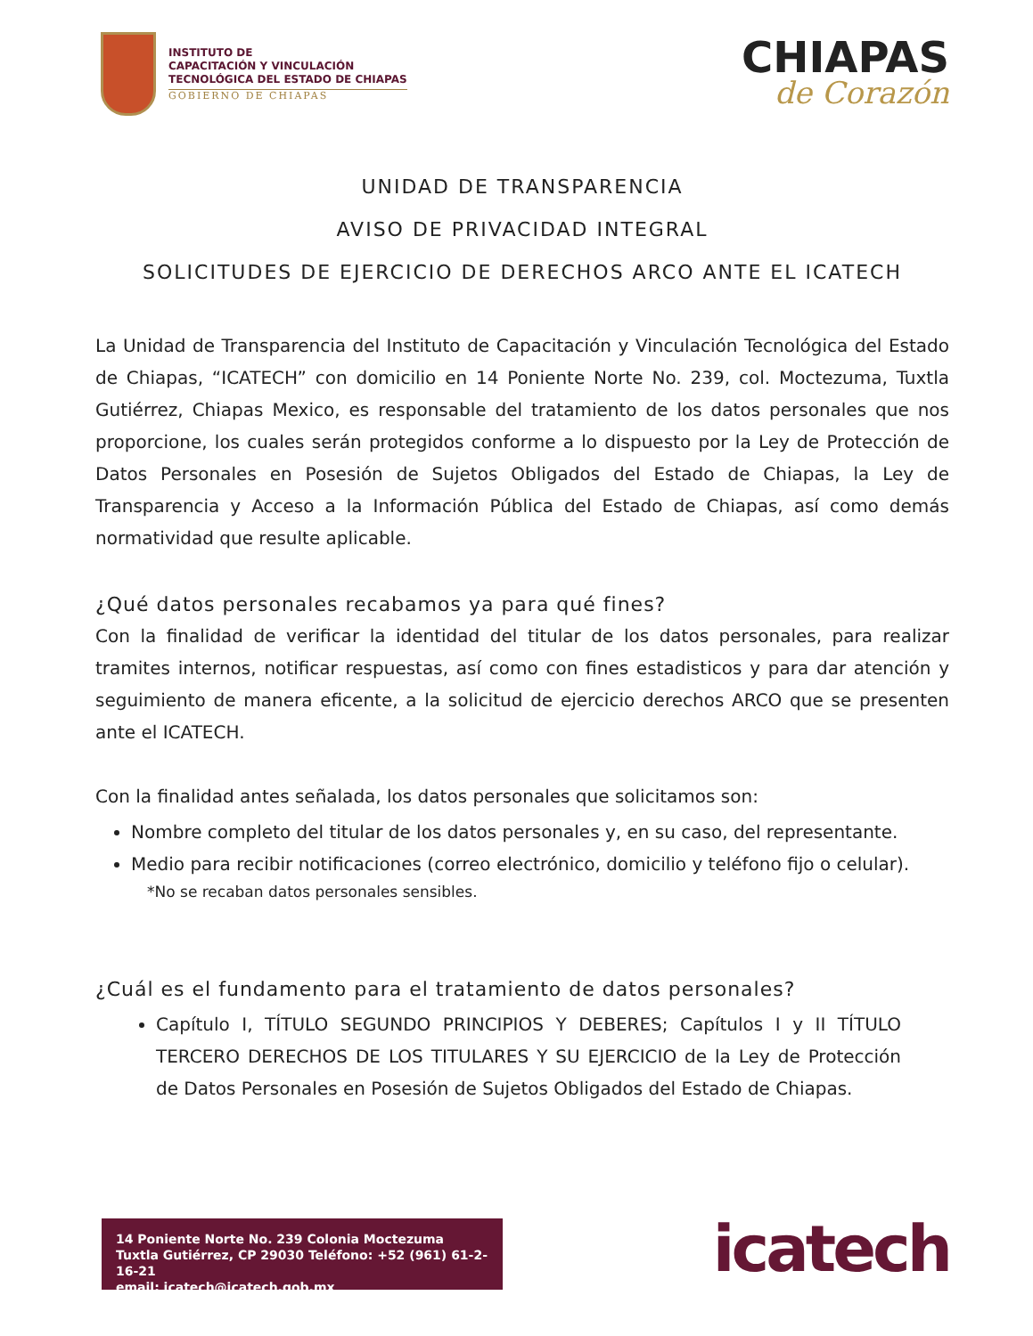INSTITUTO DE
CAPACITACIÓN Y VINCULACIÓN
TECNOLÓGICA DEL ESTADO DE CHIAPAS
GOBIERNO DE CHIAPAS
CHIAPAS
de Corazón
UNIDAD DE TRANSPARENCIA
AVISO DE PRIVACIDAD INTEGRAL
SOLICITUDES DE EJERCICIO DE DERECHOS ARCO ANTE EL ICATECH
La Unidad de Transparencia del Instituto de Capacitación y Vinculación Tecnológica del Estado de Chiapas, “ICATECH” con domicilio en 14 Poniente Norte No. 239, col. Moctezuma, Tuxtla Gutiérrez, Chiapas Mexico, es responsable del tratamiento de los datos personales que nos proporcione, los cuales serán protegidos conforme a lo dispuesto por la Ley de Protección de Datos Personales en Posesión de Sujetos Obligados del Estado de Chiapas, la Ley de Transparencia y Acceso a la Información Pública del Estado de Chiapas, así como demás normatividad que resulte aplicable.
¿Qué datos personales recabamos ya para qué fines?
Con la finalidad de verificar la identidad del titular de los datos personales, para realizar tramites internos, notificar respuestas, así como con fines estadisticos y para dar atención y seguimiento de manera eficente, a la solicitud de ejercicio derechos ARCO que se presenten ante el ICATECH.
Con la finalidad antes señalada, los datos personales que solicitamos son:
Nombre completo del titular de los datos personales y, en su caso, del representante.
Medio para recibir notificaciones (correo electrónico, domicilio y teléfono fijo o celular).
*No se recaban datos personales sensibles.
¿Cuál es el fundamento para el tratamiento de datos personales?
Capítulo I, TÍTULO SEGUNDO PRINCIPIOS Y DEBERES; Capítulos I y II TÍTULO TERCERO DERECHOS DE LOS TITULARES Y SU EJERCICIO de la Ley de Protección de Datos Personales en Posesión de Sujetos Obligados del Estado de Chiapas.
14 Poniente Norte No. 239 Colonia Moctezuma
Tuxtla Gutiérrez, CP 29030 Teléfono: +52 (961) 61-2-16-21
email: icatech@icatech.gob.mx
icatech